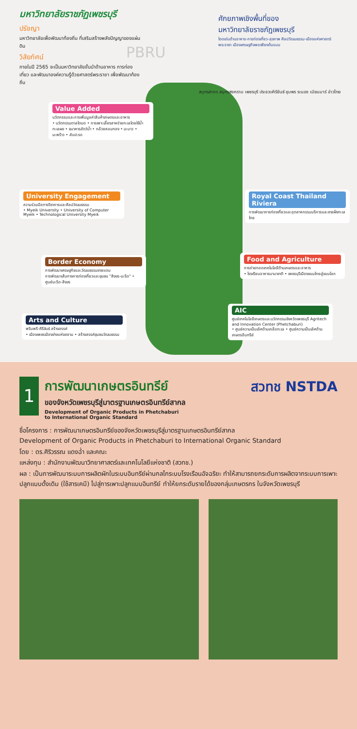มหาวิทยาลัยราชภัฏเพชรบุรี
ปรัชญา
มหาวิทยาลัยเพื่อพัฒนาท้องถิ่น ที่เสริมสร้างพลังปัญญาของแผ่นดิน
วิสัยทัศน์
ภายในปี 2565 จะเป็นมหาวิทยาลัยชั้นนำด้านอาหาร การท่องเที่ยว และพัฒนาองค์ความรู้ด้วยศาสตร์พระราชา เพื่อพัฒนาท้องถิ่น
PBRU
ศักยภาพเชิงพื้นที่ของ
มหาวิทยาลัยราชภัฏเพชรบุรี
โดดเด่นด้านอาหาร-การท่องเที่ยว-สุขภาพ ศิลปวัฒนธรรม-เมืองแห่งศาสตร์พระราชา เมืองเศรษฐกิจพอเพียงต้นแบบ
Value Added
นวัตกรรมและการเพิ่มมูลค่าสินค้าเกษตรและอาหาร
• นวัตกรรมตาลโตนด • การเพาะเลี้ยงสาหร่ายทะเลโดยใช้น้ำทะเลผง • ธนาคารสัตว์น้ำ • กล้วยหอมทอง • มะนาว • มะพร้าว • สับปะรด
University Engagement
ความร่วมมือทางวิชาการและศิลปวัฒนธรรม
• Myeik University • University of Computer Myeik • Technological University Myeik
Border Economy
การพัฒนาเศรษฐกิจและวัฒนธรรมชายแดน
การพัฒนาเส้นทางการท่องเที่ยวและชุมชน "สิงขร-มะริด" • ศูนย์มะริด-สิงขร
Arts and Culture
พริบพรี-คีรีขันธ์ สร้างสรรค์
• เมืองเพชรเมืองช่างแห่งสยาม • สร้างสรรค์ชุมชนวัฒนธรรม
Royal Coast Thailand Riviera
การพัฒนาการท่องเที่ยวและอุตสาหกรรมบริการและชายฝั่งทะเลไทย
Food and Agriculture
การถ่ายทอดเทคโนโลยีด้านเกษตรและอาหาร
• โรงเรียนอาหารนานาชาติ • เพชรบุรีเมืองขนมไทยสู่ขนมโลก
AIC
ศูนย์เทคโนโลยีเกษตรและนวัตกรรมจังหวัดเพชรบุรี Agritech and Innovation Center (Phetchaburi)
• ศูนย์ความเป็นเลิศด้านเกลือทะเล • ศูนย์ความเป็นเลิศด้านเกษตรอินทรีย์
สมุทรสาคร สมุทรสงคราม เพชรบุรี ประจวบคีรีขันธ์ ชุมพร ระนอง เมียนมาร์ อ่าวไทย
สวทช NSTDA
1
การพัฒนาเกษตรอินทรีย์
ของจังหวัดเพชรบุรีสู่มาตรฐานเกษตรอินทรีย์สากล
Development of Organic Products in Phetchaburi
to International Organic Standard
ชื่อโครงการ : การพัฒนาเกษตรอินทรีย์ของจังหวัดเพชรบุรีสู่มาตรฐานเกษตรอินทรีย์สากล
Development of Organic Products in Phetchaburi to International Organic Standard
โดย : ดร.ศิริวรรณ แดงฉ่ำ และคณะ
แหล่งทุน : สำนักงานพัฒนาวิทยาศาสตร์และเทคโนโลยีแห่งชาติ (สวทช.)
ผล : เป็นการพัฒนาระบบการผลิตผักในระบบอินทรีย์ผ่านกลไกระบบโรงเรือนอัจฉริยะ ทำให้สามารถยกระดับการผลิตจากระบบการเพาะปลูกแบบดั้งเดิม (ใช้สารเคมี) ไปสู่การเพาะปลูกแบบอินทรีย์ ทำให้ยกระดับรายได้ของกลุ่มเกษตรกร ในจังหวัดเพชรบุรี